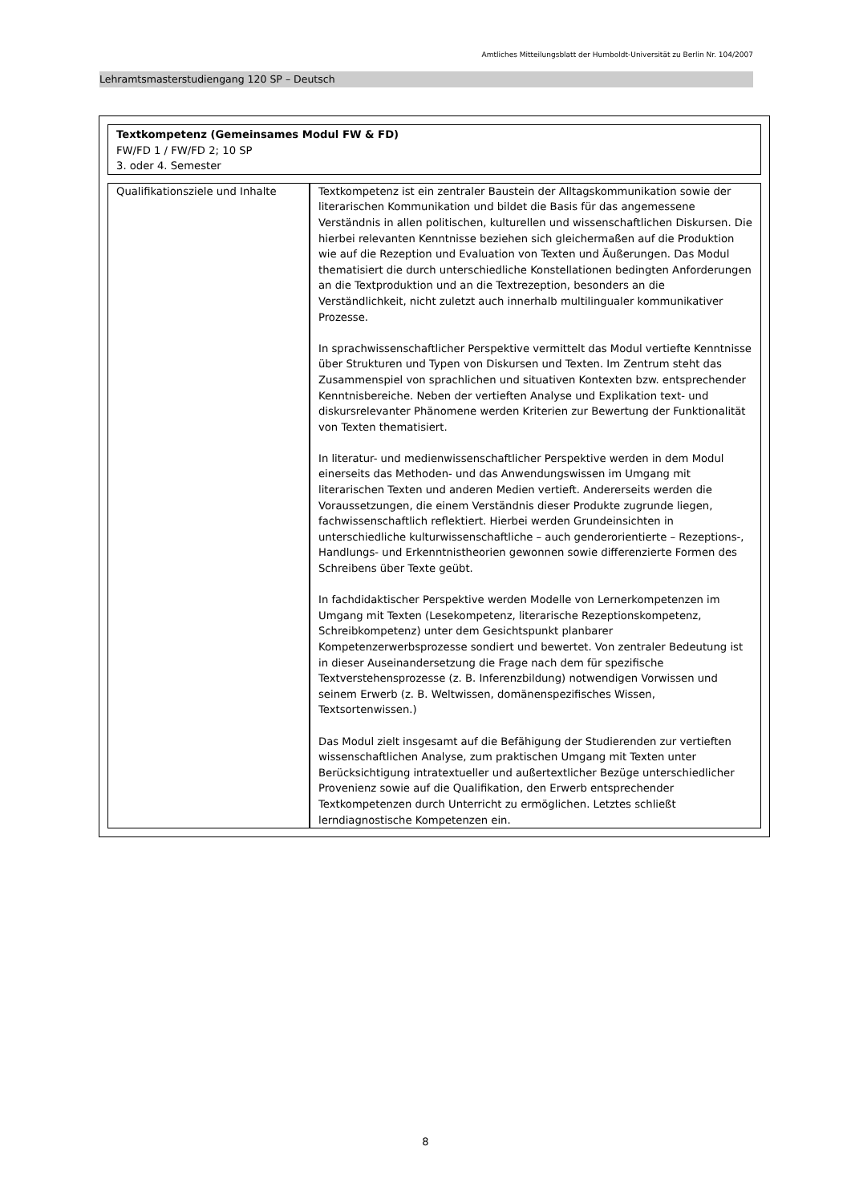Amtliches Mitteilungsblatt der Humboldt-Universität zu Berlin Nr. 104/2007
Lehramtsmasterstudiengang 120 SP – Deutsch
| Textkompetenz (Gemeinsames Modul FW & FD) FW/FD 1 / FW/FD 2; 10 SP 3. oder 4. Semester | |
| Qualifikationsziele und Inhalte | Textkompetenz ist ein zentraler Baustein der Alltagskommunikation sowie der literarischen Kommunikation und bildet die Basis für das angemessene Verständnis in allen politischen, kulturellen und wissenschaftlichen Diskursen. Die hierbei relevanten Kenntnisse beziehen sich gleichermaßen auf die Produktion wie auf die Rezeption und Evaluation von Texten und Äußerungen. Das Modul thematisiert die durch unterschiedliche Konstellationen bedingten Anforderungen an die Textproduktion und an die Textrezeption, besonders an die Verständlichkeit, nicht zuletzt auch innerhalb multilingualer kommunikativer Prozesse. In sprachwissenschaftlicher Perspektive vermittelt das Modul vertiefte Kenntnisse über Strukturen und Typen von Diskursen und Texten. Im Zentrum steht das Zusammenspiel von sprachlichen und situativen Kontexten bzw. entsprechender Kenntnisbereiche. Neben der vertieften Analyse und Explikation text- und diskursrelevanter Phänomene werden Kriterien zur Bewertung der Funktionalität von Texten thematisiert. In literatur- und medienwissenschaftlicher Perspektive werden in dem Modul einerseits das Methoden- und das Anwendungswissen im Umgang mit literarischen Texten und anderen Medien vertieft. Andererseits werden die Voraussetzungen, die einem Verständnis dieser Produkte zugrunde liegen, fachwissenschaftlich reflektiert. Hierbei werden Grundeinsichten in unterschiedliche kulturwissenschaftliche – auch genderorientierte – Rezeptions-, Handlungs- und Erkenntnistheorien gewonnen sowie differenzierte Formen des Schreibens über Texte geübt. In fachdidaktischer Perspektive werden Modelle von Lernerkompetenzen im Umgang mit Texten (Lesekompetenz, literarische Rezeptionskompetenz, Schreibkompetenz) unter dem Gesichtspunkt planbarer Kompetenzerwerbsprozesse sondiert und bewertet. Von zentraler Bedeutung ist in dieser Auseinandersetzung die Frage nach dem für spezifische Textverstehensprozesse (z. B. Inferenzbildung) notwendigen Vorwissen und seinem Erwerb (z. B. Weltwissen, domänenspezifisches Wissen, Textsortenwissen.) Das Modul zielt insgesamt auf die Befähigung der Studierenden zur vertieften wissenschaftlichen Analyse, zum praktischen Umgang mit Texten unter Berücksichtigung intratextueller und außertextlicher Bezüge unterschiedlicher Provenienz sowie auf die Qualifikation, den Erwerb entsprechender Textkompetenzen durch Unterricht zu ermöglichen. Letztes schließt lerndiagnostische Kompetenzen ein. |
8